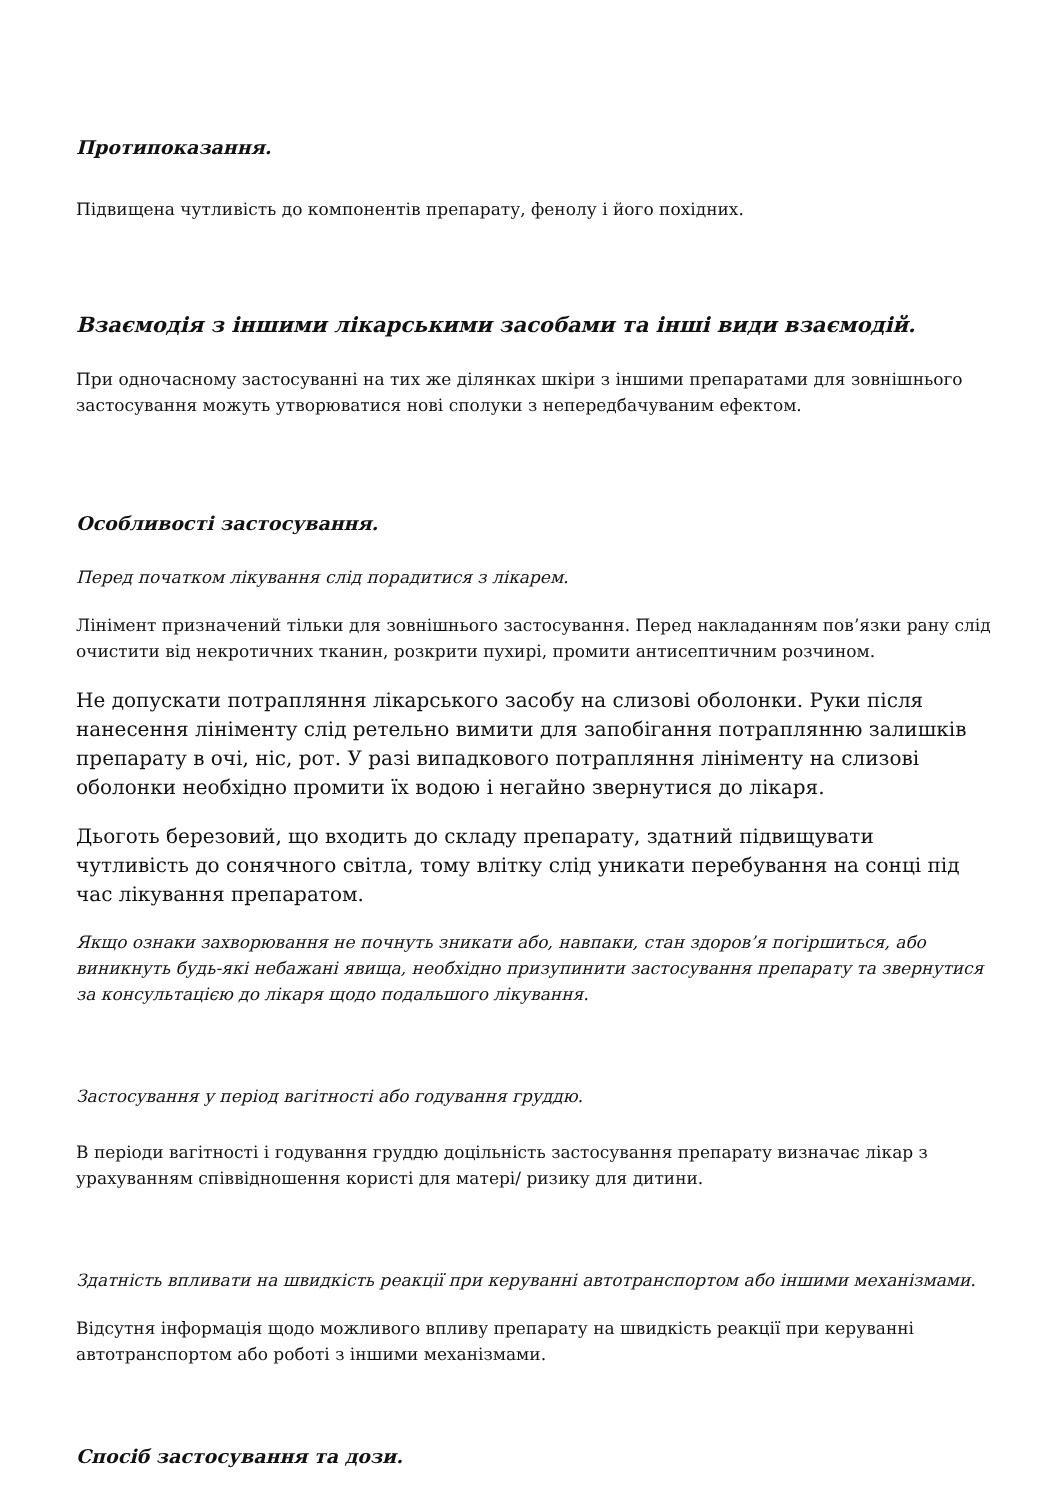Протипоказання.
Підвищена чутливість до компонентів препарату, фенолу і його похідних.
Взаємодія з іншими лікарськими засобами та інші види взаємодій.
При одночасному застосуванні на тих же ділянках шкіри з іншими препаратами для зовнішнього застосування можуть утворюватися нові сполуки з непередбачуваним ефектом.
Особливості застосування.
Перед початком лікування слід порадитися з лікарем.
Лінімент призначений тільки для зовнішнього застосування. Перед накладанням пов’язки рану слід очистити від некротичних тканин, розкрити пухирі, промити антисептичним розчином.
Не допускати потрапляння лікарського засобу на слизові оболонки. Руки після нанесення лініменту слід ретельно вимити для запобігання потраплянню залишків препарату в очі, ніс, рот. У разі випадкового потрапляння лініменту на слизові оболонки необхідно промити їх водою і негайно звернутися до лікаря.
Дьоготь березовий, що входить до складу препарату, здатний підвищувати чутливість до сонячного світла, тому влітку слід уникати перебування на сонці під час лікування препаратом.
Якщо ознаки захворювання не почнуть зникати або, навпаки, стан здоров’я погіршиться, або виникнуть будь-які небажані явища, необхідно призупинити застосування препарату та звернутися за консультацією до лікаря щодо подальшого лікування.
Застосування у період вагітності або годування груддю.
В періоди вагітності і годування груддю доцільність застосування препарату визначає лікар з урахуванням співвідношення користі для матері/ ризику для дитини.
Здатність впливати на швидкість реакції при керуванні автотранспортом або іншими механізмами.
Відсутня інформація щодо можливого впливу препарату на швидкість реакції при керуванні автотранспортом або роботі з іншими механізмами.
Спосіб застосування та дози.